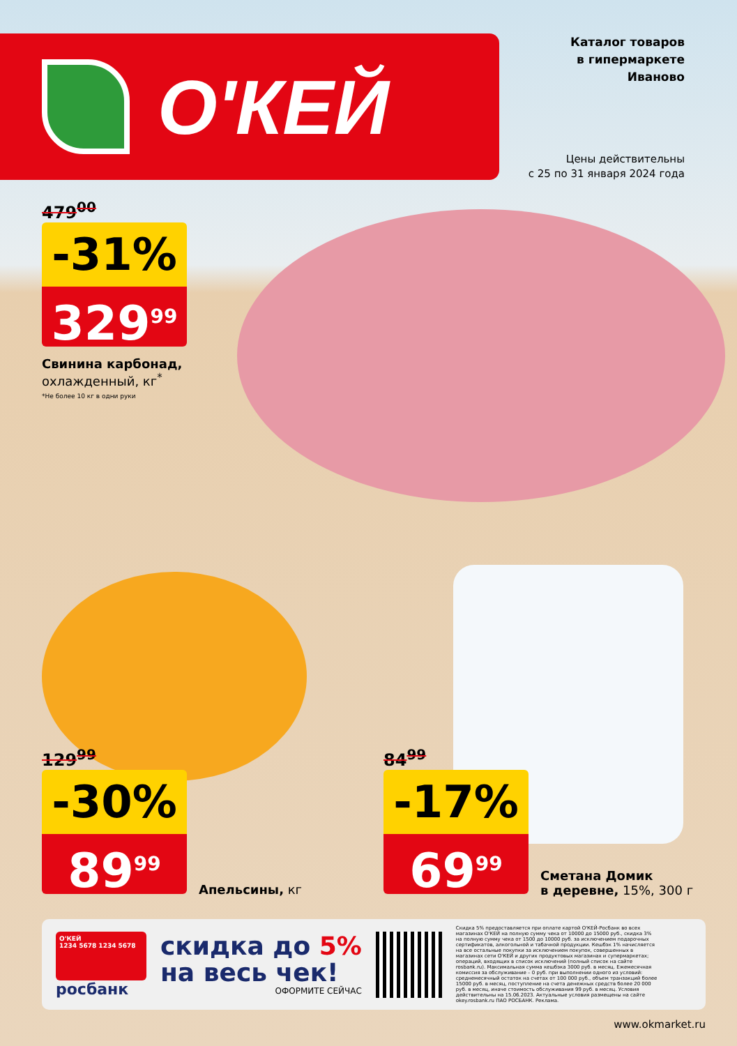О'КЕЙ
Каталог товаров
в гипермаркете
Иваново
Цены действительны
с 25 по 31 января 2024 года
479<sup>00</sup>
-31%
329<sup>99</sup>
Свинина карбонад,
охлажденный, кг<sup>*</sup>
*Не более 10 кг в одни руки
129<sup>99</sup>
-30%
89<sup>99</sup>
Апельсины, кг
84<sup>99</sup>
-17%
69<sup>99</sup>
Сметана Домик
в деревне, 15%, 300 г
О'КЕЙ
1234 5678 1234 5678
росбанк
скидка до 5%
на весь чек!
ОФОРМИТЕ СЕЙЧАС
Скидка 5% предоставляется при оплате картой О'КЕЙ-Росбанк во всех магазинах О'КЕЙ на полную сумму чека от 10000 до 15000 руб., скидка 3% на полную сумму чека от 1500 до 10000 руб. за исключением подарочных сертификатов, алкогольной и табачной продукции. Кешбэк 1% начисляется на все остальные покупки за исключением покупок, совершенных в магазинах сети О'КЕЙ и других продуктовых магазинах и супермаркетах; операций, входящих в список исключений (полный список на сайте rosbank.ru). Максимальная сумма кешбэка 3000 руб. в месяц. Ежемесячная комиссия за обслуживание – 0 руб. при выполнении одного из условий: среднемесячный остаток на счетах от 100 000 руб., объем транзакций более 15000 руб. в месяц, поступление на счета денежных средств более 20 000 руб. в месяц, иначе стоимость обслуживания 99 руб. в месяц. Условия действительны на 15.06.2023. Актуальные условия размещены на сайте okey.rosbank.ru ПАО РОСБАНК. Реклама.
www.okmarket.ru